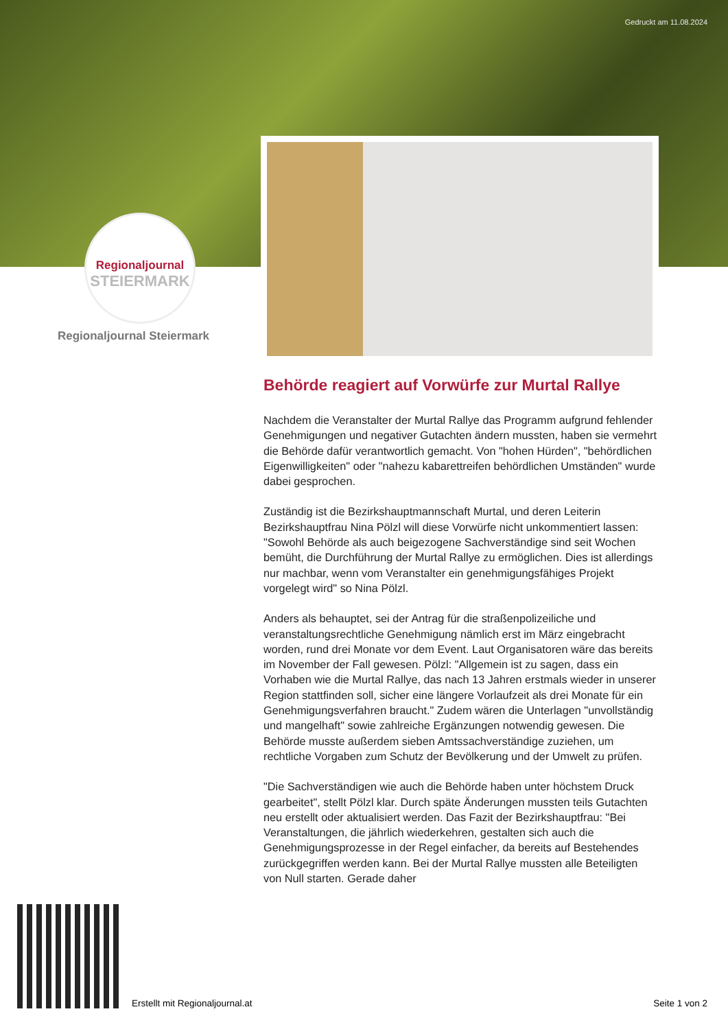Gedruckt am 11.08.2024
Regionaljournal
STEIERMARK
Regionaljournal Steiermark
Behörde reagiert auf Vorwürfe zur Murtal Rallye
Nachdem die Veranstalter der Murtal Rallye das Programm aufgrund fehlender Genehmigungen und negativer Gutachten ändern mussten, haben sie vermehrt die Behörde dafür verantwortlich gemacht. Von "hohen Hürden", "behördlichen Eigenwilligkeiten" oder "nahezu kabarettreifen behördlichen Umständen" wurde dabei gesprochen.
Zuständig ist die Bezirkshauptmannschaft Murtal, und deren Leiterin Bezirkshauptfrau Nina Pölzl will diese Vorwürfe nicht unkommentiert lassen:
"Sowohl Behörde als auch beigezogene Sachverständige sind seit Wochen bemüht, die Durchführung der Murtal Rallye zu ermöglichen. Dies ist allerdings nur machbar, wenn vom Veranstalter ein genehmigungsfähiges Projekt vorgelegt wird" so Nina Pölzl.
Anders als behauptet, sei der Antrag für die straßenpolizeiliche und veranstaltungsrechtliche Genehmigung nämlich erst im März eingebracht worden, rund drei Monate vor dem Event. Laut Organisatoren wäre das bereits im November der Fall gewesen. Pölzl: "Allgemein ist zu sagen, dass ein Vorhaben wie die Murtal Rallye, das nach 13 Jahren erstmals wieder in unserer Region stattfinden soll, sicher eine längere Vorlaufzeit als drei Monate für ein Genehmigungsverfahren braucht." Zudem wären die Unterlagen "unvollständig und mangelhaft" sowie zahlreiche Ergänzungen notwendig gewesen. Die Behörde musste außerdem sieben Amtssachverständige zuziehen, um rechtliche Vorgaben zum Schutz der Bevölkerung und der Umwelt zu prüfen.
"Die Sachverständigen wie auch die Behörde haben unter höchstem Druck gearbeitet", stellt Pölzl klar. Durch späte Änderungen mussten teils Gutachten neu erstellt oder aktualisiert werden. Das Fazit der Bezirkshauptfrau: "Bei Veranstaltungen, die jährlich wiederkehren, gestalten sich auch die Genehmigungsprozesse in der Regel einfacher, da bereits auf Bestehendes zurückgegriffen werden kann. Bei der Murtal Rallye mussten alle Beteiligten von Null starten. Gerade daher
Erstellt mit Regionaljournal.at
Seite 1 von 2